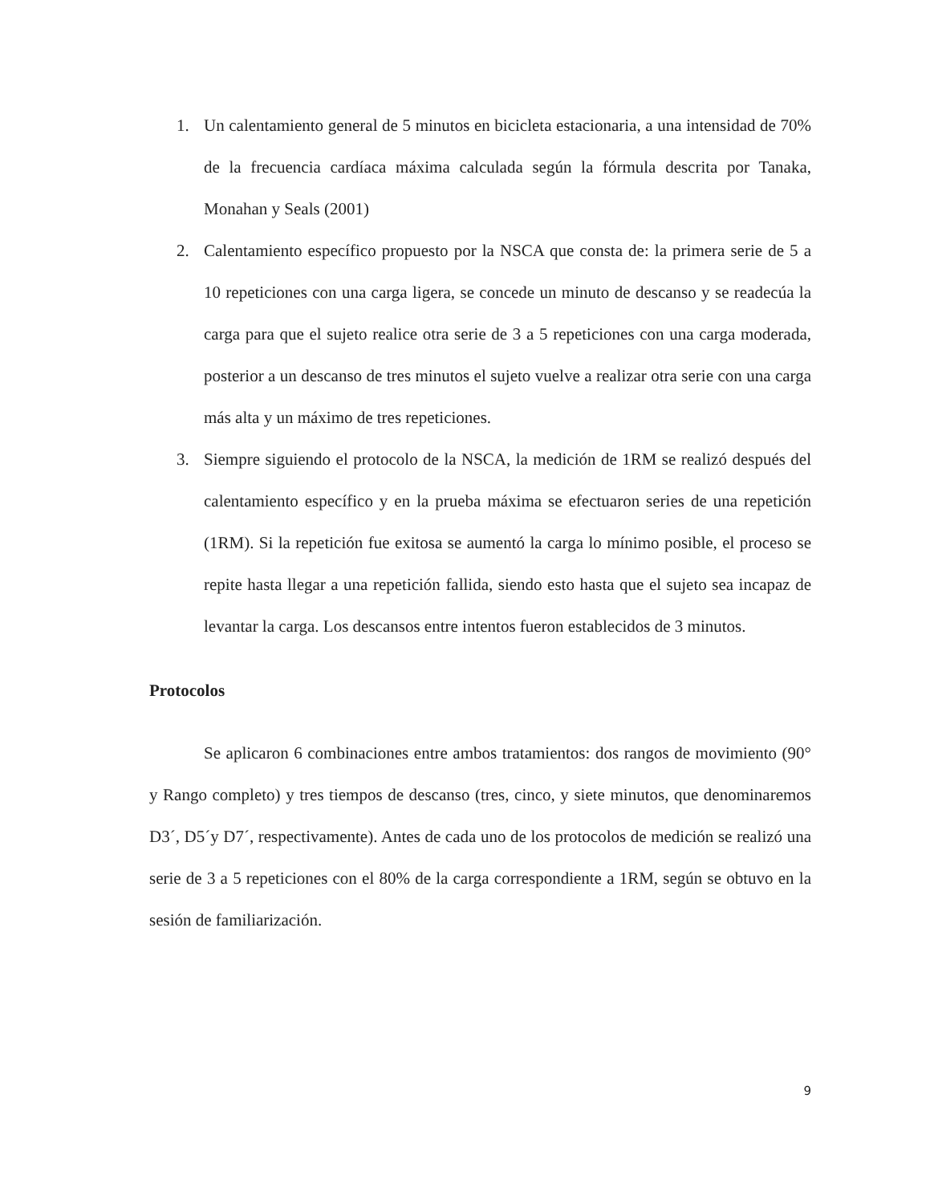1. Un calentamiento general de 5 minutos en bicicleta estacionaria, a una intensidad de 70% de la frecuencia cardíaca máxima calculada según la fórmula descrita por Tanaka, Monahan y Seals (2001)
2. Calentamiento específico propuesto por la NSCA que consta de: la primera serie de 5 a 10 repeticiones con una carga ligera, se concede un minuto de descanso y se readecúa la carga para que el sujeto realice otra serie de 3 a 5 repeticiones con una carga moderada, posterior a un descanso de tres minutos el sujeto vuelve a realizar otra serie con una carga más alta y un máximo de tres repeticiones.
3. Siempre siguiendo el protocolo de la NSCA, la medición de 1RM se realizó después del calentamiento específico y en la prueba máxima se efectuaron series de una repetición (1RM). Si la repetición fue exitosa se aumentó la carga lo mínimo posible, el proceso se repite hasta llegar a una repetición fallida, siendo esto hasta que el sujeto sea incapaz de levantar la carga. Los descansos entre intentos fueron establecidos de 3 minutos.
Protocolos
Se aplicaron 6 combinaciones entre ambos tratamientos: dos rangos de movimiento (90° y Rango completo) y tres tiempos de descanso (tres, cinco, y siete minutos, que denominaremos D3´, D5´y D7´, respectivamente). Antes de cada uno de los protocolos de medición se realizó una serie de 3 a 5 repeticiones con el 80% de la carga correspondiente a 1RM, según se obtuvo en la sesión de familiarización.
9